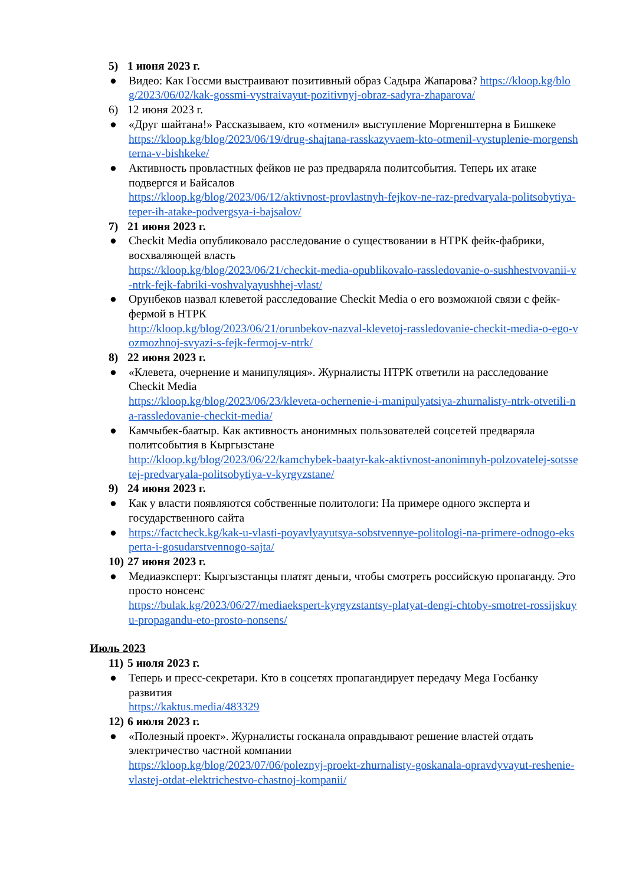5) 1 июня 2023 г.
● Видео: Как Госсми выстраивают позитивный образ Садыра Жапарова? https://kloop.kg/blog/2023/06/02/kak-gossmi-vystraivayut-pozitivnyj-obraz-sadyra-zhaparova/
6) 12 июня 2023 г.
● «Друг шайтана!» Рассказываем, кто «отменил» выступление Моргенштерна в Бишкеке
https://kloop.kg/blog/2023/06/19/drug-shajtana-rasskazyvaem-kto-otmenil-vystuplenie-morgenshterna-v-bishkeke/
● Активность провластных фейков не раз предваряла политсобытия. Теперь их атаке подвергся и Байсалов
https://kloop.kg/blog/2023/06/12/aktivnost-provlastnyh-fejkov-ne-raz-predvaryala-politsobytiya-teper-ih-atake-podvergsya-i-bajsalov/
7) 21 июня 2023 г.
● Checkit Media опубликовало расследование о существовании в НТРК фейк-фабрики, восхваляющей власть
https://kloop.kg/blog/2023/06/21/checkit-media-opublikovalo-rassledovanie-o-sushhestvovanii-v-ntrk-fejk-fabriki-voshvalyayushhej-vlast/
● Орунбеков назвал клеветой расследование Checkit Media о его возможной связи с фейк-фермой в НТРК
http://kloop.kg/blog/2023/06/21/orunbekov-nazval-klevetoj-rassledovanie-checkit-media-o-ego-vozmozhnoj-svyazi-s-fejk-fermoj-v-ntrk/
8) 22 июня 2023 г.
● «Клевета, очернение и манипуляция». Журналисты НТРК ответили на расследование Checkit Media
https://kloop.kg/blog/2023/06/23/kleveta-ochernenie-i-manipulyatsiya-zhurnalisty-ntrk-otvetili-na-rassledovanie-checkit-media/
● Камчыбек-баатыр. Как активность анонимных пользователей соцсетей предваряла политсобытия в Кыргызстане
http://kloop.kg/blog/2023/06/22/kamchybek-baatyr-kak-aktivnost-anonimnyh-polzovatelej-sotssetej-predvaryala-politsobytiya-v-kyrgyzstane/
9) 24 июня 2023 г.
● Как у власти появляются собственные политологи: На примере одного эксперта и государственного сайта
● https://factcheck.kg/kak-u-vlasti-poyavlyayutsya-sobstvennye-politologi-na-primere-odnogo-eksperta-i-gosudarstvennogo-sajta/
10)
27 июня 2023 г.
● Медиаэксперт: Кыргызстанцы платят деньги, чтобы смотреть российскую пропаганду. Это просто нонсенс
https://bulak.kg/2023/06/27/mediaekspert-kyrgyzstantsy-platyat-dengi-chtoby-smotret-rossijskuyu-propagandu-eto-prosto-nonsens/
Июль 2023
11)
5 июля 2023 г.
● Теперь и пресс-секретари. Кто в соцсетях пропагандирует передачу Mega Госбанку развития
https://kaktus.media/483329
12)
6 июля 2023 г.
● «Полезный проект». Журналисты госканала оправдывают решение властей отдать электричество частной компании
https://kloop.kg/blog/2023/07/06/poleznyj-proekt-zhurnalisty-goskanala-opravdyvayut-reshenie-vlastej-otdat-elektrichestvo-chastnoj-kompanii/